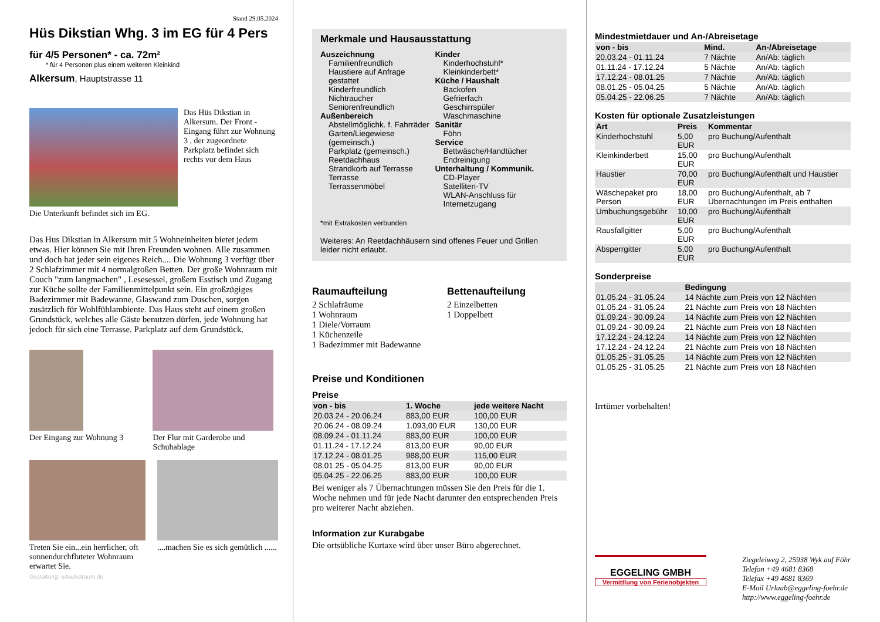Stand 29.05.2024
Hüs Dikstian Whg. 3 im EG für 4 Pers
für 4/5 Personen* - ca. 72m²
* für 4 Personen plus einem weiteren Kleinkind
Alkersum, Hauptstrasse 11
Das Hüs Dikstian in Alkersum. Der Front - Eingang führt zur Wohnung 3 , der zugeordnete Parkplatz befindet sich rechts vor dem Haus
Die Unterkunft befindet sich im EG.
Das Hus Dikstian in Alkersum mit 5 Wohneinheiten bietet jedem etwas. Hier können Sie mit Ihren Freunden wohnen. Alle zusammen und doch hat jeder sein eigenes Reich.... Die Wohnung 3 verfügt über 2 Schlafzimmer mit 4 normalgroßen Betten. Der große Wohnraum mit Couch "zum langmachen" , Lesesessel, großem Esstisch und Zugang zur Küche sollte der Familienmittelpunkt sein. Ein großzügiges Badezimmer mit Badewanne, Glaswand zum Duschen, sorgen zusätzlich für Wohlfühlambiente. Das Haus steht auf einem großen Grundstück, welches alle Gäste benutzen dürfen, jede Wohnung hat jedoch für sich eine Terrasse. Parkplatz auf dem Grundstück.
Der Eingang zur Wohnung 3
Der Flur mit Garderobe und Schuhablage
Treten Sie ein...ein herrlicher, oft sonnendurchfluteter Wohnraum erwartet Sie.
....machen Sie es sich gemütlich ......
Gestaltung: urlaubstraum.de
Merkmale und Hausausstattung
Auszeichnung
Familienfreundlich
Haustiere auf Anfrage gestattet
Kinderfreundlich
Nichtraucher
Seniorenfreundlich
Außenbereich
Abstellmöglichk. f. Fahrräder
Garten/Liegewiese (gemeinsch.)
Parkplatz (gemeinsch.)
Reetdachhaus
Strandkorb auf Terrasse
Terrasse
Terrassenmöbel
Kinder
Kinderhochstuhl*
Kleinkinderbett*
Küche / Haushalt
Backofen
Gefrierfach
Geschirrspüler
Waschmaschine
Sanitär
Föhn
Service
Bettwäsche/Handtücher
Endreinigung
Unterhaltung / Kommunik.
CD-Player
Satelliten-TV
WLAN-Anschluss für Internetzugang
*mit Extrakosten verbunden
Weiteres: An Reetdachhäusern sind offenes Feuer und Grillen leider nicht erlaubt.
Raumaufteilung
2 Schlafräume
1 Wohnraum
1 Diele/Vorraum
1 Küchenzeile
1 Badezimmer mit Badewanne
Bettenaufteilung
2 Einzelbetten
1 Doppelbett
Preise und Konditionen
Preise
| von - bis | 1. Woche | jede weitere Nacht |
| --- | --- | --- |
| 20.03.24 - 20.06.24 | 883,00 EUR | 100,00 EUR |
| 20.06.24 - 08.09.24 | 1.093,00 EUR | 130,00 EUR |
| 08.09.24 - 01.11.24 | 883,00 EUR | 100,00 EUR |
| 01.11.24 - 17.12.24 | 813,00 EUR | 90,00 EUR |
| 17.12.24 - 08.01.25 | 988,00 EUR | 115,00 EUR |
| 08.01.25 - 05.04.25 | 813,00 EUR | 90,00 EUR |
| 05.04.25 - 22.06.25 | 883,00 EUR | 100,00 EUR |
Bei weniger als 7 Übernachtungen müssen Sie den Preis für die 1. Woche nehmen und für jede Nacht darunter den entsprechenden Preis pro weiterer Nacht abziehen.
Information zur Kurabgabe
Die ortsübliche Kurtaxe wird über unser Büro abgerechnet.
Mindestmietdauer und An-/Abreisetage
| von - bis | Mind. | An-/Abreisetage |
| --- | --- | --- |
| 20.03.24 - 01.11.24 | 7 Nächte | An/Ab: täglich |
| 01.11.24 - 17.12.24 | 5 Nächte | An/Ab: täglich |
| 17.12.24 - 08.01.25 | 7 Nächte | An/Ab: täglich |
| 08.01.25 - 05.04.25 | 5 Nächte | An/Ab: täglich |
| 05.04.25 - 22.06.25 | 7 Nächte | An/Ab: täglich |
Kosten für optionale Zusatzleistungen
| Art | Preis | Kommentar |
| --- | --- | --- |
| Kinderhochstuhl | 5,00 EUR | pro Buchung/Aufenthalt |
| Kleinkinderbett | 15,00 EUR | pro Buchung/Aufenthalt |
| Haustier | 70,00 EUR | pro Buchung/Aufenthalt und Haustier |
| Wäschepaket pro Person | 18,00 EUR | pro Buchung/Aufenthalt, ab 7 Übernachtungen im Preis enthalten |
| Umbuchungsgebühr | 10,00 EUR | pro Buchung/Aufenthalt |
| Rausfallgitter | 5,00 EUR | pro Buchung/Aufenthalt |
| Absperrgitter | 5,00 EUR | pro Buchung/Aufenthalt |
Sonderpreise
| | Bedingung |
| --- | --- |
| 01.05.24 - 31.05.24 | 14 Nächte zum Preis von 12 Nächten |
| 01.05.24 - 31.05.24 | 21 Nächte zum Preis von 18 Nächten |
| 01.09.24 - 30.09.24 | 14 Nächte zum Preis von 12 Nächten |
| 01.09.24 - 30.09.24 | 21 Nächte zum Preis von 18 Nächten |
| 17.12.24 - 24.12.24 | 14 Nächte zum Preis von 12 Nächten |
| 17.12.24 - 24.12.24 | 21 Nächte zum Preis von 18 Nächten |
| 01.05.25 - 31.05.25 | 14 Nächte zum Preis von 12 Nächten |
| 01.05.25 - 31.05.25 | 21 Nächte zum Preis von 18 Nächten |
Irrtümer vorbehalten!
EGGELING GMBH
Vermittlung von Ferienobjekten
Ziegeleiweg 2, 25938 Wyk auf Föhr
Telefon +49 4681 8368
Telefax +49 4681 8369
E-Mail Urlaub@eggeling-foehr.de
http://www.eggeling-foehr.de